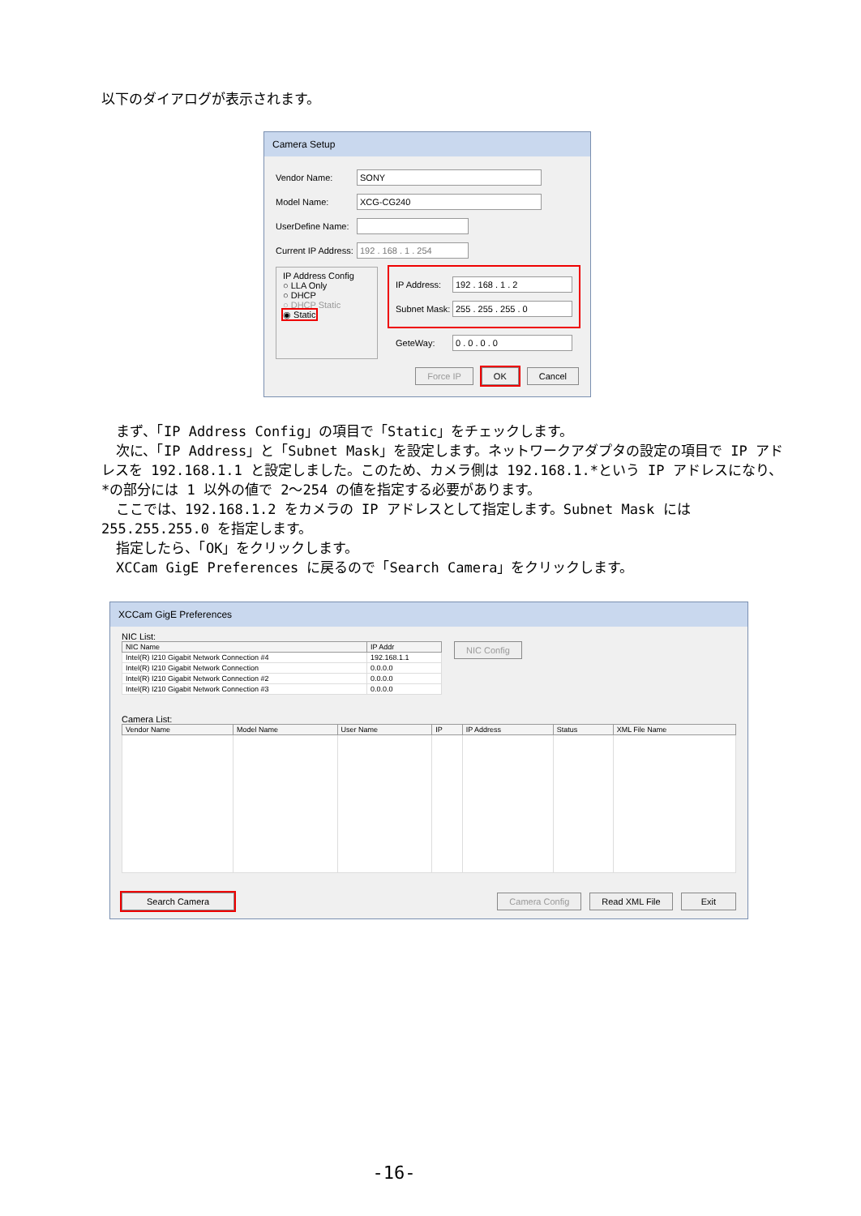以下のダイアログが表示されます。
Camera Setup
Vendor Name: SONY
Model Name: XCG-CG240
UserDefine Name:
Current IP Address: 192 . 168 . 1 . 254
IP Address Config
○ LLA Only
○ DHCP
○ DHCP Static
◉ Static
IP Address: 192 . 168 . 1 . 2
Subnet Mask: 255 . 255 . 255 . 0
GeteWay: 0 . 0 . 0 . 0
Force IP OK Cancel
まず、「IP Address Config」の項目で「Static」をチェックします。
次に、「IP Address」と「Subnet Mask」を設定します。ネットワークアダプタの設定の項目で IP アドレスを 192.168.1.1 と設定しました。このため、カメラ側は 192.168.1.*という IP アドレスになり、*の部分には 1 以外の値で 2～254 の値を指定する必要があります。
ここでは、192.168.1.2 をカメラの IP アドレスとして指定します。Subnet Mask には 255.255.255.0 を指定します。
指定したら、「OK」をクリックします。
XCCam GigE Preferences に戻るので「Search Camera」をクリックします。
XCCam GigE Preferences
NIC List:
| NIC Name | IP Addr |
| --- | --- |
| Intel(R) I210 Gigabit Network Connection #4 | 192.168.1.1 |
| Intel(R) I210 Gigabit Network Connection | 0.0.0.0 |
| Intel(R) I210 Gigabit Network Connection #2 | 0.0.0.0 |
| Intel(R) I210 Gigabit Network Connection #3 | 0.0.0.0 |
NIC Config
Camera List:
| Vendor Name | Model Name | User Name | IP | IP Address | Status | XML File Name |
| --- | --- | --- | --- | --- | --- | --- |
Search Camera Camera Config Read XML File Exit
-16-